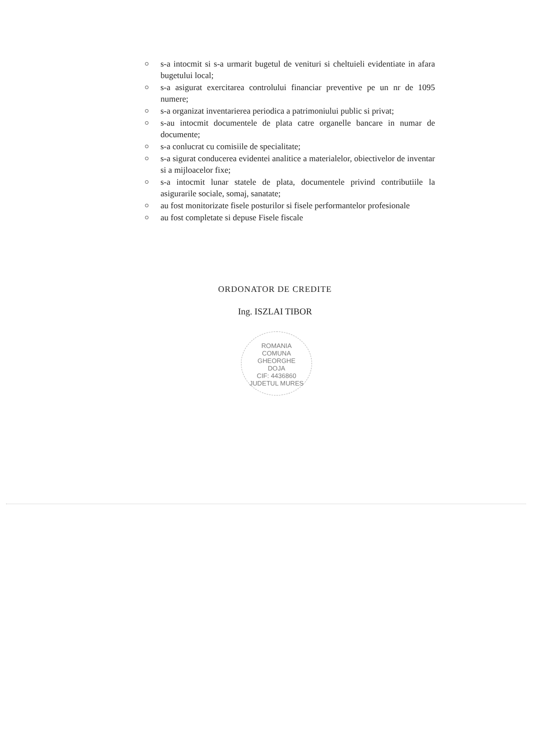s-a intocmit si s-a urmarit bugetul de venituri si cheltuieli evidentiate in afara bugetului local;
s-a asigurat exercitarea controlului financiar preventive pe un nr de 1095 numere;
s-a organizat inventarierea periodica a patrimoniului public si privat;
s-au intocmit documentele de plata catre organelle bancare in numar de documente;
s-a conlucrat cu comisiile de specialitate;
s-a sigurat conducerea evidentei analitice a materialelor, obiectivelor de inventar si a mijloacelor fixe;
s-a intocmit lunar statele de plata, documentele privind contributiile la asigurarile sociale, somaj, sanatate;
au fost monitorizate fisele posturilor si fisele performantelor profesionale
au fost completate si depuse Fisele fiscale
ORDONATOR DE CREDITE
Ing. ISZLAI TIBOR
ROMANIA
COMUNA
GHEORGHE
DOJA
CIF: 4436860
JUDETUL MURES